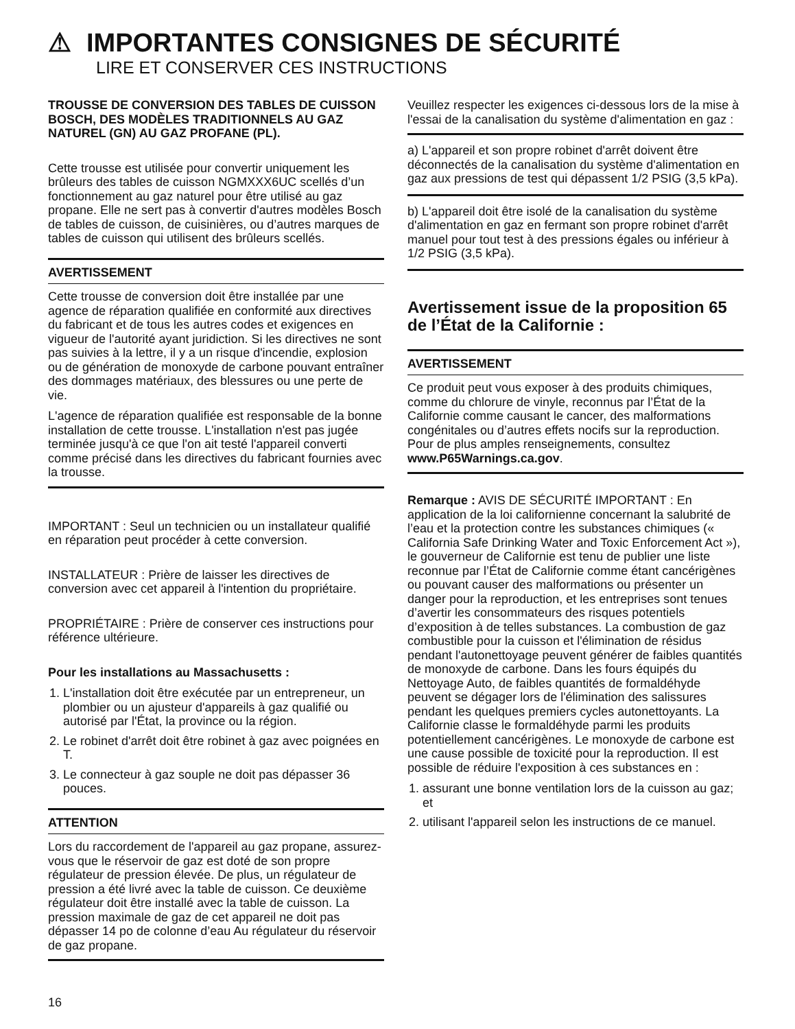⚠ IMPORTANTES CONSIGNES DE SÉCURITÉ
LIRE ET CONSERVER CES INSTRUCTIONS
TROUSSE DE CONVERSION DES TABLES DE CUISSON BOSCH, DES MODÈLES TRADITIONNELS AU GAZ NATUREL (GN) AU GAZ PROFANE (PL).
Cette trousse est utilisée pour convertir uniquement les brûleurs des tables de cuisson NGMXXX6UC scellés d’un fonctionnement au gaz naturel pour être utilisé au gaz propane. Elle ne sert pas à convertir d'autres modèles Bosch de tables de cuisson, de cuisinières, ou d’autres marques de tables de cuisson qui utilisent des brûleurs scellés.
AVERTISSEMENT
Cette trousse de conversion doit être installée par une agence de réparation qualifiée en conformité aux directives du fabricant et de tous les autres codes et exigences en vigueur de l'autorité ayant juridiction. Si les directives ne sont pas suivies à la lettre, il y a un risque d'incendie, explosion ou de génération de monoxyde de carbone pouvant entraîner des dommages matériaux, des blessures ou une perte de vie.
L'agence de réparation qualifiée est responsable de la bonne installation de cette trousse. L'installation n'est pas jugée terminée jusqu'à ce que l'on ait testé l'appareil converti comme précisé dans les directives du fabricant fournies avec la trousse.
IMPORTANT : Seul un technicien ou un installateur qualifié en réparation peut procéder à cette conversion.
INSTALLATEUR : Prière de laisser les directives de conversion avec cet appareil à l'intention du propriétaire.
PROPRIÉTAIRE : Prière de conserver ces instructions pour référence ultérieure.
Pour les installations au Massachusetts :
1. L'installation doit être exécutée par un entrepreneur, un plombier ou un ajusteur d'appareils à gaz qualifié ou autorisé par l'État, la province ou la région.
2. Le robinet d'arrêt doit être robinet à gaz avec poignées en T.
3. Le connecteur à gaz souple ne doit pas dépasser 36 pouces.
ATTENTION
Lors du raccordement de l'appareil au gaz propane, assurez-vous que le réservoir de gaz est doté de son propre régulateur de pression élevée. De plus, un régulateur de pression a été livré avec la table de cuisson. Ce deuxième régulateur doit être installé avec la table de cuisson. La pression maximale de gaz de cet appareil ne doit pas dépasser 14 po de colonne d’eau Au régulateur du réservoir de gaz propane.
16
Veuillez respecter les exigences ci-dessous lors de la mise à l'essai de la canalisation du système d'alimentation en gaz :
a) L'appareil et son propre robinet d'arrêt doivent être déconnectés de la canalisation du système d'alimentation en gaz aux pressions de test qui dépassent 1/2 PSIG (3,5 kPa).
b) L'appareil doit être isolé de la canalisation du système d'alimentation en gaz en fermant son propre robinet d'arrêt manuel pour tout test à des pressions égales ou inférieur à 1/2 PSIG (3,5 kPa).
Avertissement issue de la proposition 65 de l’État de la Californie :
AVERTISSEMENT
Ce produit peut vous exposer à des produits chimiques, comme du chlorure de vinyle, reconnus par l’État de la Californie comme causant le cancer, des malformations congénitales ou d’autres effets nocifs sur la reproduction. Pour de plus amples renseignements, consultez www.P65Warnings.ca.gov.
Remarque : AVIS DE SÉCURITÉ IMPORTANT : En application de la loi californienne concernant la salubrité de l’eau et la protection contre les substances chimiques (« California Safe Drinking Water and Toxic Enforcement Act »), le gouverneur de Californie est tenu de publier une liste reconnue par l’État de Californie comme étant cancérigènes ou pouvant causer des malformations ou présenter un danger pour la reproduction, et les entreprises sont tenues d’avertir les consommateurs des risques potentiels d’exposition à de telles substances. La combustion de gaz combustible pour la cuisson et l'élimination de résidus pendant l'autonettoyage peuvent générer de faibles quantités de monoxyde de carbone. Dans les fours équipés du Nettoyage Auto, de faibles quantités de formaldéhyde peuvent se dégager lors de l'élimination des salissures pendant les quelques premiers cycles autonettoyants. La Californie classe le formaldéhyde parmi les produits potentiellement cancérigènes. Le monoxyde de carbone est une cause possible de toxicité pour la reproduction. Il est possible de réduire l'exposition à ces substances en :
1. assurant une bonne ventilation lors de la cuisson au gaz; et
2. utilisant l'appareil selon les instructions de ce manuel.